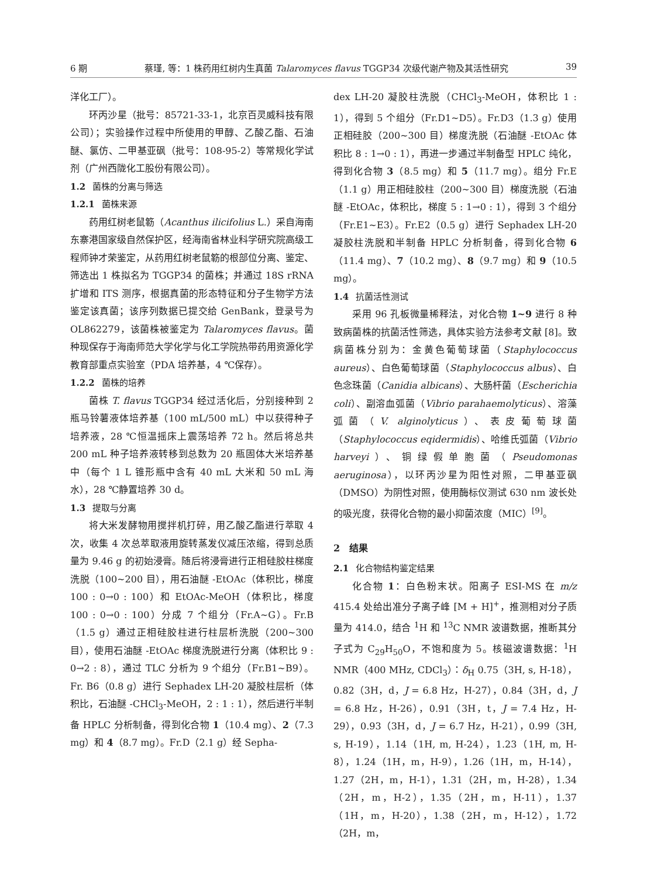6 期 蔡瑾, 等：1 株药用红树内生真菌 Talaromyces flavus TGGP34 次级代谢产物及其活性研究 39
洋化工厂）。
环丙沙星（批号：85721-33-1，北京百灵威科技有限公司）；实验操作过程中所使用的甲醇、乙酸乙酯、石油醚、氯仿、二甲基亚砜（批号：108-95-2）等常规化学试剂（广州西陇化工股份有限公司）。
1.2 菌株的分离与筛选
1.2.1 菌株来源
药用红树老鼠簕（Acanthus ilicifolius L.）采自海南东寨港国家级自然保护区，经海南省林业科学研究院高级工程师钟才荣鉴定，从药用红树老鼠簕的根部位分离、鉴定、筛选出 1 株拟名为 TGGP34 的菌株；并通过 18S rRNA 扩增和 ITS 测序，根据真菌的形态特征和分子生物学方法鉴定该真菌；该序列数据已提交给 GenBank，登录号为 OL862279，该菌株被鉴定为 Talaromyces flavus。菌种现保存于海南师范大学化学与化工学院热带药用资源化学教育部重点实验室（PDA 培养基，4 ℃保存）。
1.2.2 菌株的培养
菌株 T. flavus TGGP34 经过活化后，分别接种到 2 瓶马铃薯液体培养基（100 mL/500 mL）中以获得种子培养液，28 ℃恒温摇床上震荡培养 72 h。然后将总共 200 mL 种子培养液转移到总数为 20 瓶固体大米培养基中（每个 1 L 锥形瓶中含有 40 mL 大米和 50 mL 海水），28 ℃静置培养 30 d。
1.3 提取与分离
将大米发酵物用搅拌机打碎，用乙酸乙酯进行萃取 4 次，收集 4 次总萃取液用旋转蒸发仪减压浓缩，得到总质量为 9.46 g 的初始浸膏。随后将浸膏进行正相硅胶柱梯度洗脱（100~200 目），用石油醚 -EtOAc（体积比，梯度 100 : 0→0 : 100）和 EtOAc-MeOH（体积比，梯度 100 : 0→0 : 100）分成 7 个组分（Fr.A~G）。Fr.B（1.5 g）通过正相硅胶柱进行柱层析洗脱（200~300 目），使用石油醚 -EtOAc 梯度洗脱进行分离（体积比 9 : 0→2 : 8），通过 TLC 分析为 9 个组分（Fr.B1~B9）。Fr. B6（0.8 g）进行 Sephadex LH-20 凝胶柱层析（体积比，石油醚 -CHCl<sub>3</sub>-MeOH，2 : 1 : 1），然后进行半制备 HPLC 分析制备，得到化合物 1（10.4 mg）、2（7.3 mg）和 4（8.7 mg）。Fr.D（2.1 g）经 Sepha-
dex LH-20 凝胶柱洗脱（CHCl<sub>3</sub>-MeOH，体积比 1 : 1），得到 5 个组分（Fr.D1~D5）。Fr.D3（1.3 g）使用正相硅胶（200~300 目）梯度洗脱（石油醚 -EtOAc 体积比 8 : 1→0 : 1），再进一步通过半制备型 HPLC 纯化，得到化合物 3（8.5 mg）和 5（11.7 mg）。组分 Fr.E（1.1 g）用正相硅胶柱（200~300 目）梯度洗脱（石油醚 -EtOAc，体积比，梯度 5 : 1→0 : 1），得到 3 个组分（Fr.E1~E3）。Fr.E2（0.5 g）进行 Sephadex LH-20 凝胶柱洗脱和半制备 HPLC 分析制备，得到化合物 6（11.4 mg）、7（10.2 mg）、8（9.7 mg）和 9（10.5 mg）。
1.4 抗菌活性测试
采用 96 孔板微量稀释法，对化合物 1~9 进行 8 种致病菌株的抗菌活性筛选，具体实验方法参考文献 [8]。致病菌株分别为：金黄色葡萄球菌（Staphylococcus aureus）、白色葡萄球菌（Staphylococcus albus）、白色念珠菌（Canidia albicans）、大肠杆菌（Escherichia coli）、副溶血弧菌（Vibrio parahaemolyticus）、溶藻弧菌（V. alginolyticus）、表皮葡萄球菌（Staphylococcus eqidermidis）、哈维氏弧菌（Vibrio harveyi）、铜绿假单胞菌（Pseudomonas aeruginosa），以环丙沙星为阳性对照，二甲基亚砜（DMSO）为阴性对照，使用酶标仪测试 630 nm 波长处的吸光度，获得化合物的最小抑菌浓度（MIC）<sup>[9]</sup>。
2　结果
2.1 化合物结构鉴定结果
化合物 1：白色粉末状。阳离子 ESI-MS 在 m/z 415.4 处给出准分子离子峰 [M + H]<sup>+</sup>，推测相对分子质量为 414.0，结合 <sup>1</sup>H 和 <sup>13</sup>C NMR 波谱数据，推断其分子式为 C<sub>29</sub>H<sub>50</sub>O，不饱和度为 5。核磁波谱数据：<sup>1</sup>H NMR（400 MHz, CDCl<sub>3</sub>）：δ<sub>H</sub> 0.75（3H, s, H-18），0.82（3H，d，J = 6.8 Hz，H-27），0.84（3H，d，J = 6.8 Hz，H-26），0.91（3H，t，J = 7.4 Hz，H-29），0.93（3H，d，J = 6.7 Hz，H-21），0.99（3H, s, H-19），1.14（1H, m, H-24），1.23（1H, m, H-8），1.24（1H，m，H-9），1.26（1H，m，H-14），1.27（2H，m，H-1），1.31（2H，m，H-28），1.34（2H，m，H-2），1.35（2H，m，H-11），1.37（1H，m，H-20），1.38（2H，m，H-12），1.72（2H，m，